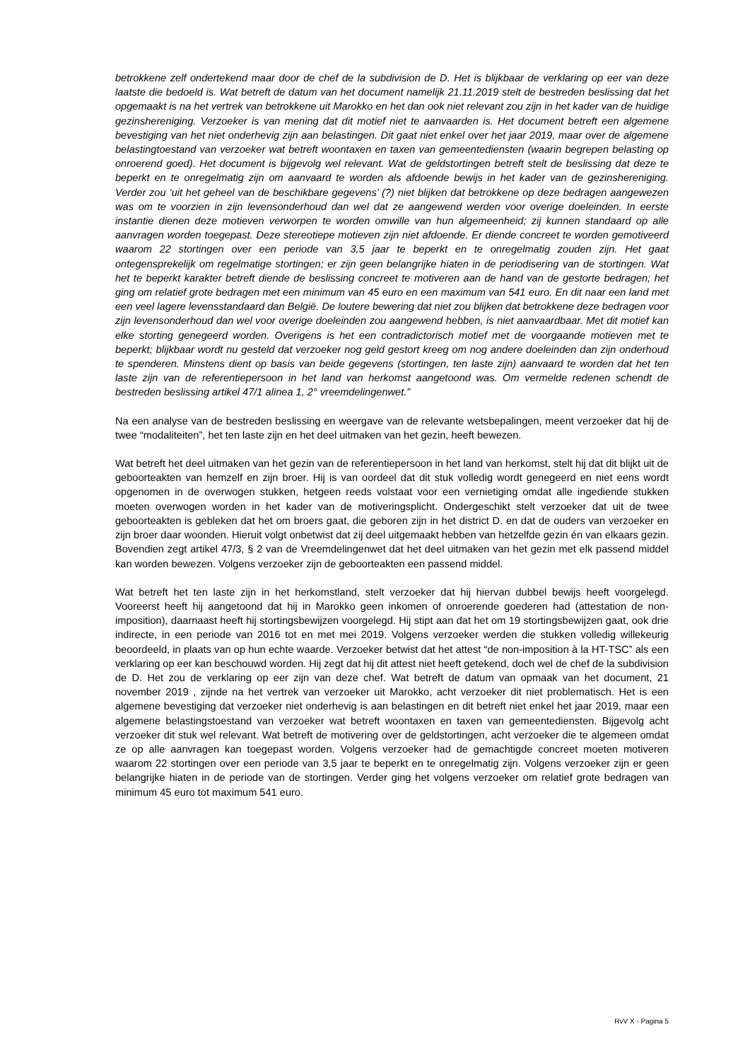betrokkene zelf ondertekend maar door de chef de la subdivision de D. Het is blijkbaar de verklaring op eer van deze laatste die bedoeld is. Wat betreft de datum van het document namelijk 21.11.2019 stelt de bestreden beslissing dat het opgemaakt is na het vertrek van betrokkene uit Marokko en het dan ook niet relevant zou zijn in het kader van de huidige gezinshereniging. Verzoeker is van mening dat dit motief niet te aanvaarden is. Het document betreft een algemene bevestiging van het niet onderhevig zijn aan belastingen. Dit gaat niet enkel over het jaar 2019, maar over de algemene belastingtoestand van verzoeker wat betreft woontaxen en taxen van gemeentediensten (waarin begrepen belasting op onroerend goed). Het document is bijgevolg wel relevant. Wat de geldstortingen betreft stelt de beslissing dat deze te beperkt en te onregelmatig zijn om aanvaard te worden als afdoende bewijs in het kader van de gezinshereniging. Verder zou ‘uit het geheel van de beschikbare gegevens’ (?) niet blijken dat betrokkene op deze bedragen aangewezen was om te voorzien in zijn levensonderhoud dan wel dat ze aangewend werden voor overige doeleinden. In eerste instantie dienen deze motieven verworpen te worden omwille van hun algemeenheid; zij kunnen standaard op alle aanvragen worden toegepast. Deze stereotiepe motieven zijn niet afdoende. Er diende concreet te worden gemotiveerd waarom 22 stortingen over een periode van 3,5 jaar te beperkt en te onregelmatig zouden zijn. Het gaat ontegensprekelijk om regelmatige stortingen; er zijn geen belangrijke hiaten in de periodisering van de stortingen. Wat het te beperkt karakter betreft diende de beslissing concreet te motiveren aan de hand van de gestorte bedragen; het ging om relatief grote bedragen met een minimum van 45 euro en een maximum van 541 euro. En dit naar een land met een veel lagere levensstandaard dan België. De loutere bewering dat niet zou blijken dat betrokkene deze bedragen voor zijn levensonderhoud dan wel voor overige doeleinden zou aangewend hebben, is niet aanvaardbaar. Met dit motief kan elke storting genegeerd worden. Overigens is het een contradictorisch motief met de voorgaande motieven met te beperkt; blijkbaar wordt nu gesteld dat verzoeker nog geld gestort kreeg om nog andere doeleinden dan zijn onderhoud te spenderen. Minstens dient op basis van beide gegevens (stortingen, ten laste zijn) aanvaard te worden dat het ten laste zijn van de referentiepersoon in het land van herkomst aangetoond was. Om vermelde redenen schendt de bestreden beslissing artikel 47/1 alinea 1, 2° vreemdelingenwet.”
Na een analyse van de bestreden beslissing en weergave van de relevante wetsbepalingen, meent verzoeker dat hij de twee “modaliteiten”, het ten laste zijn en het deel uitmaken van het gezin, heeft bewezen.
Wat betreft het deel uitmaken van het gezin van de referentiepersoon in het land van herkomst, stelt hij dat dit blijkt uit de geboorteakten van hemzelf en zijn broer. Hij is van oordeel dat dit stuk volledig wordt genegeerd en niet eens wordt opgenomen in de overwogen stukken, hetgeen reeds volstaat voor een vernietiging omdat alle ingediende stukken moeten overwogen worden in het kader van de motiveringsplicht. Ondergeschikt stelt verzoeker dat uit de twee geboorteakten is gebleken dat het om broers gaat, die geboren zijn in het district D. en dat de ouders van verzoeker en zijn broer daar woonden. Hieruit volgt onbetwist dat zij deel uitgemaakt hebben van hetzelfde gezin én van elkaars gezin. Bovendien zegt artikel 47/3, § 2 van de Vreemdelingenwet dat het deel uitmaken van het gezin met elk passend middel kan worden bewezen. Volgens verzoeker zijn de geboorteakten een passend middel.
Wat betreft het ten laste zijn in het herkomstland, stelt verzoeker dat hij hiervan dubbel bewijs heeft voorgelegd. Vooreerst heeft hij aangetoond dat hij in Marokko geen inkomen of onroerende goederen had (attestation de non-imposition), daarnaast heeft hij stortingsbewijzen voorgelegd. Hij stipt aan dat het om 19 stortingsbewijzen gaat, ook drie indirecte, in een periode van 2016 tot en met mei 2019. Volgens verzoeker werden die stukken volledig willekeurig beoordeeld, in plaats van op hun echte waarde. Verzoeker betwist dat het attest “de non-imposition à la HT-TSC” als een verklaring op eer kan beschouwd worden. Hij zegt dat hij dit attest niet heeft getekend, doch wel de chef de la subdivision de D. Het zou de verklaring op eer zijn van deze chef. Wat betreft de datum van opmaak van het document, 21 november 2019 , zijnde na het vertrek van verzoeker uit Marokko, acht verzoeker dit niet problematisch. Het is een algemene bevestiging dat verzoeker niet onderhevig is aan belastingen en dit betreft niet enkel het jaar 2019, maar een algemene belastingstoestand van verzoeker wat betreft woontaxen en taxen van gemeentediensten. Bijgevolg acht verzoeker dit stuk wel relevant. Wat betreft de motivering over de geldstortingen, acht verzoeker die te algemeen omdat ze op alle aanvragen kan toegepast worden. Volgens verzoeker had de gemachtigde concreet moeten motiveren waarom 22 stortingen over een periode van 3,5 jaar te beperkt en te onregelmatig zijn. Volgens verzoeker zijn er geen belangrijke hiaten in de periode van de stortingen. Verder ging het volgens verzoeker om relatief grote bedragen van minimum 45 euro tot maximum 541 euro.
RvV X - Pagina 5